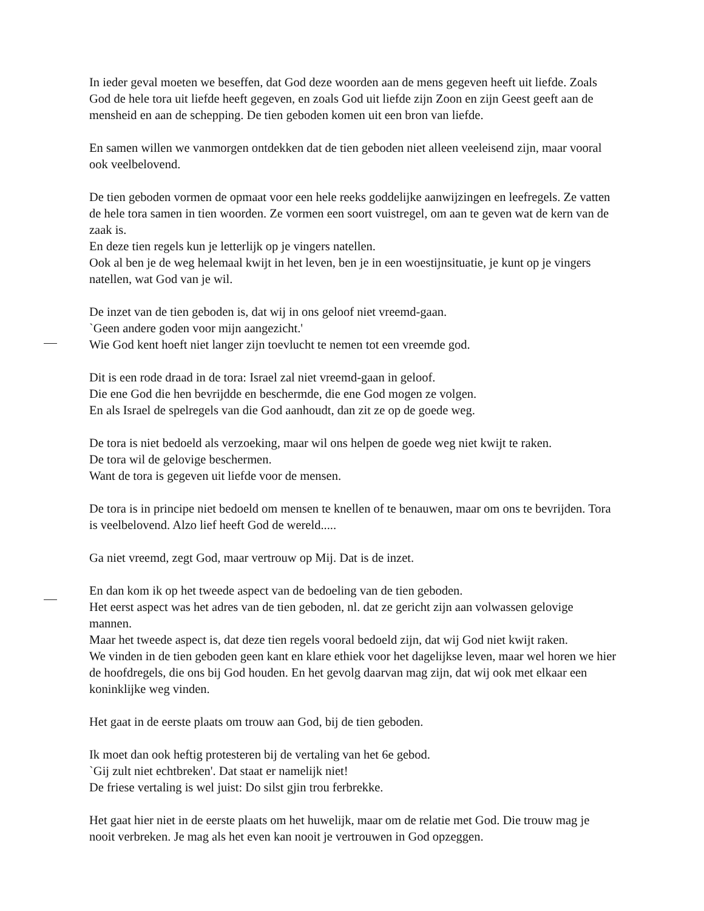In ieder geval moeten we beseffen, dat God deze woorden aan de mens gegeven heeft uit liefde. Zoals God de hele tora uit liefde heeft gegeven, en zoals God uit liefde zijn Zoon en zijn Geest geeft aan de mensheid en aan de schepping. De tien geboden komen uit een bron van liefde.
En samen willen we vanmorgen ontdekken dat de tien geboden niet alleen veeleisend zijn, maar vooral ook veelbelovend.
De tien geboden vormen de opmaat voor een hele reeks goddelijke aanwijzingen en leefregels. Ze vatten de hele tora samen in tien woorden. Ze vormen een soort vuistregel, om aan te geven wat de kern van de zaak is.
En deze tien regels kun je letterlijk op je vingers natellen.
Ook al ben je de weg helemaal kwijt in het leven, ben je in een woestijnsituatie, je kunt op je vingers natellen, wat God van je wil.
De inzet van de tien geboden is, dat wij in ons geloof niet vreemd-gaan.
`Geen andere goden voor mijn aangezicht.'
Wie God kent hoeft niet langer zijn toevlucht te nemen tot een vreemde god.
Dit is een rode draad in de tora: Israel zal niet vreemd-gaan in geloof.
Die ene God die hen bevrijdde en beschermde, die ene God mogen ze volgen.
En als Israel de spelregels van die God aanhoudt, dan zit ze op de goede weg.
De tora is niet bedoeld als verzoeking, maar wil ons helpen de goede weg niet kwijt te raken.
De tora wil de gelovige beschermen.
Want de tora is gegeven uit liefde voor de mensen.
De tora is in principe niet bedoeld om mensen te knellen of te benauwen, maar om ons te bevrijden. Tora is veelbelovend. Alzo lief heeft God de wereld.....
Ga niet vreemd, zegt God, maar vertrouw op Mij. Dat is de inzet.
En dan kom ik op het tweede aspect van de bedoeling van de tien geboden.
Het eerst aspect was het adres van de tien geboden, nl. dat ze gericht zijn aan volwassen gelovige mannen.
Maar het tweede aspect is, dat deze tien regels vooral bedoeld zijn, dat wij God niet kwijt raken.
We vinden in de tien geboden geen kant en klare ethiek voor het dagelijkse leven, maar wel horen we hier de hoofdregels, die ons bij God houden. En het gevolg daarvan mag zijn, dat wij ook met elkaar een koninklijke weg vinden.
Het gaat in de eerste plaats om trouw aan God, bij de tien geboden.
Ik moet dan ook heftig protesteren bij de vertaling van het 6e gebod.
`Gij zult niet echtbreken'. Dat staat er namelijk niet!
De friese vertaling is wel juist: Do silst gjin trou ferbrekke.
Het gaat hier niet in de eerste plaats om het huwelijk, maar om de relatie met God. Die trouw mag je nooit verbreken. Je mag als het even kan nooit je vertrouwen in God opzeggen.